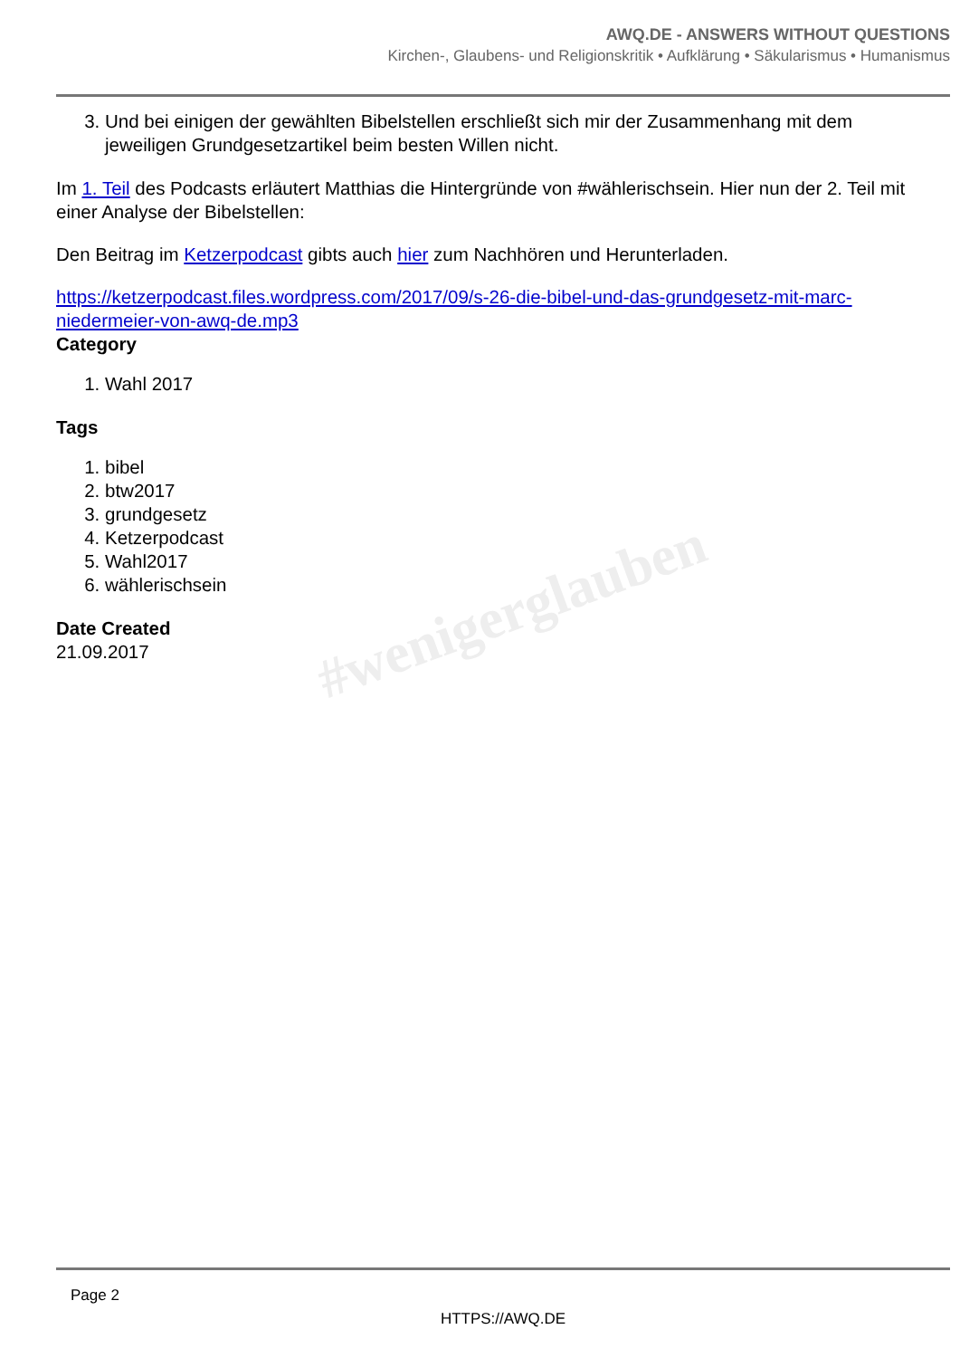#wenigerglauben
AWQ.DE - ANSWERS WITHOUT QUESTIONS
Kirchen-, Glaubens- und Religionskritik • Aufklärung • Säkularismus • Humanismus
3. Und bei einigen der gewählten Bibelstellen erschließt sich mir der Zusammenhang mit dem jeweiligen Grundgesetzartikel beim besten Willen nicht.
Im 1. Teil des Podcasts erläutert Matthias die Hintergründe von #wählerischsein. Hier nun der 2. Teil mit einer Analyse der Bibelstellen:
Den Beitrag im Ketzerpodcast gibts auch hier zum Nachhören und Herunterladen.
https://ketzerpodcast.files.wordpress.com/2017/09/s-26-die-bibel-und-das-grundgesetz-mit-marc-niedermeier-von-awq-de.mp3
Category
1. Wahl 2017
Tags
1. bibel
2. btw2017
3. grundgesetz
4. Ketzerpodcast
5. Wahl2017
6. wählerischsein
Date Created
21.09.2017
Page 2
HTTPS://AWQ.DE